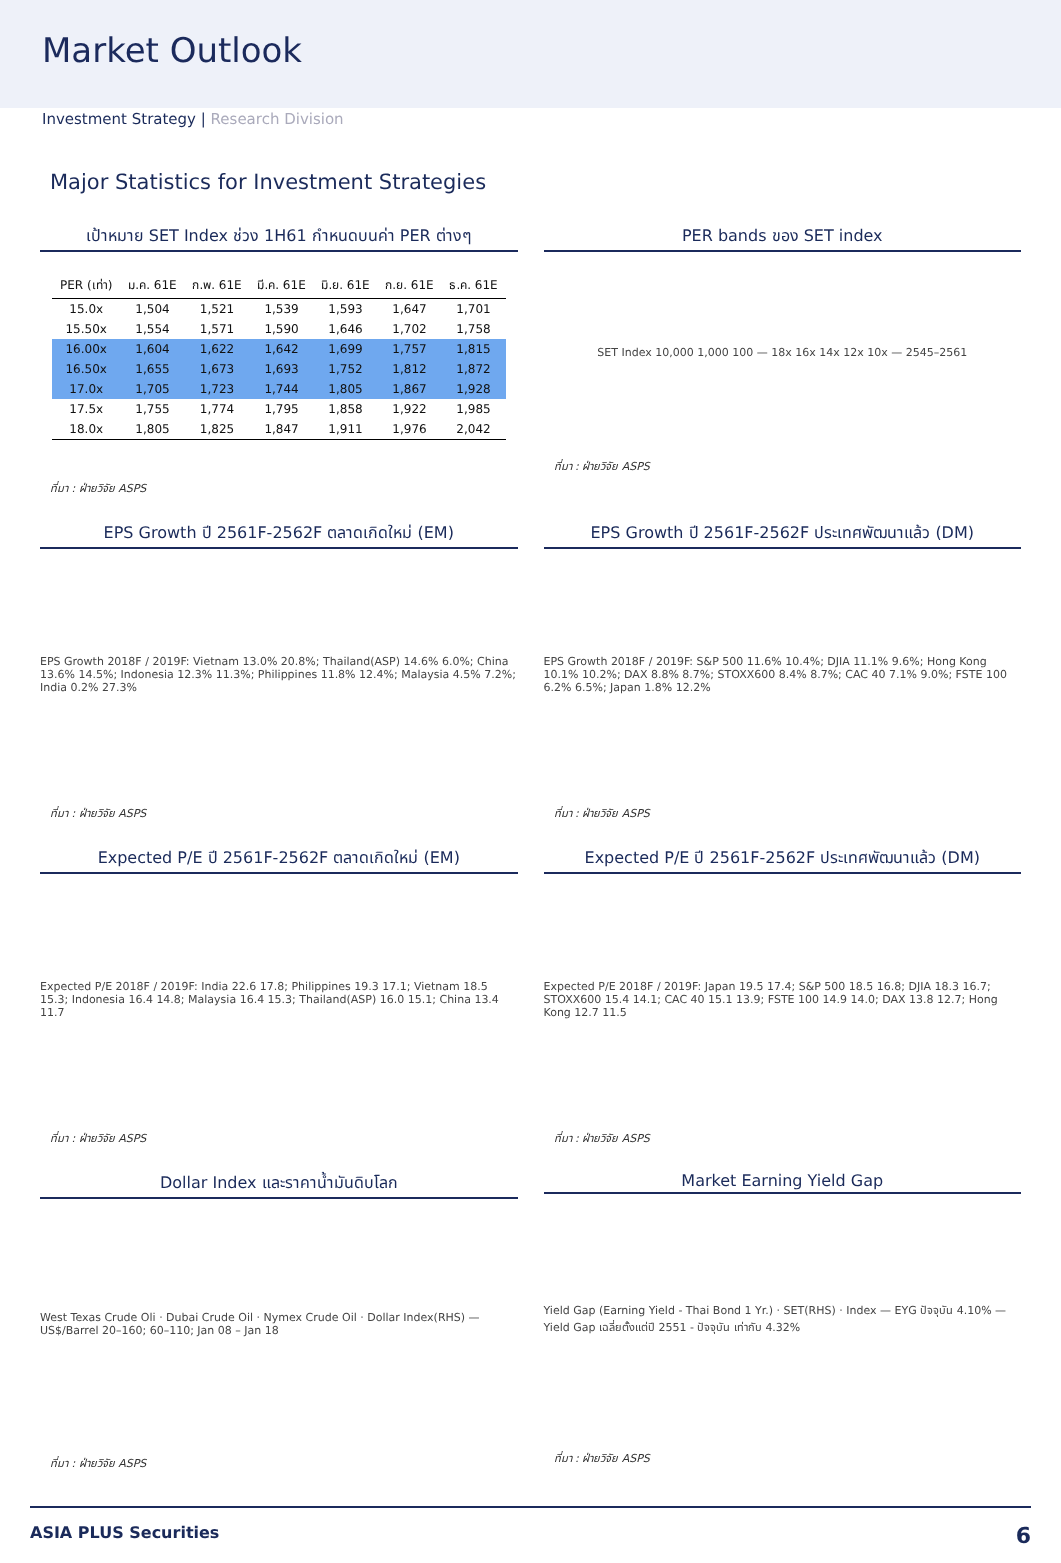Market Outlook
Investment Strategy | Research Division
Major Statistics for Investment Strategies
เป้าหมาย SET Index ช่วง 1H61 กำหนดบนค่า PER ต่างๆ
| PER (เท่า) | ม.ค. 61E | ก.พ. 61E | มี.ค. 61E | มิ.ย. 61E | ก.ย. 61E | ธ.ค. 61E |
| --- | --- | --- | --- | --- | --- | --- |
| 15.0x | 1,504 | 1,521 | 1,539 | 1,593 | 1,647 | 1,701 |
| 15.50x | 1,554 | 1,571 | 1,590 | 1,646 | 1,702 | 1,758 |
| 16.00x | 1,604 | 1,622 | 1,642 | 1,699 | 1,757 | 1,815 |
| 16.50x | 1,655 | 1,673 | 1,693 | 1,752 | 1,812 | 1,872 |
| 17.0x | 1,705 | 1,723 | 1,744 | 1,805 | 1,867 | 1,928 |
| 17.5x | 1,755 | 1,774 | 1,795 | 1,858 | 1,922 | 1,985 |
| 18.0x | 1,805 | 1,825 | 1,847 | 1,911 | 1,976 | 2,042 |
ที่มา : ฝ่ายวิจัย ASPS
PER bands ของ SET index
SET Index 10,000 1,000 100 — 18x 16x 14x 12x 10x — 2545–2561
ที่มา : ฝ่ายวิจัย ASPS
EPS Growth ปี 2561F-2562F ตลาดเกิดใหม่ (EM)
EPS Growth 2018F / 2019F: Vietnam 13.0% 20.8%; Thailand(ASP) 14.6% 6.0%; China 13.6% 14.5%; Indonesia 12.3% 11.3%; Philippines 11.8% 12.4%; Malaysia 4.5% 7.2%; India 0.2% 27.3%
ที่มา : ฝ่ายวิจัย ASPS
EPS Growth ปี 2561F-2562F ประเทศพัฒนาแล้ว (DM)
EPS Growth 2018F / 2019F: S&P 500 11.6% 10.4%; DJIA 11.1% 9.6%; Hong Kong 10.1% 10.2%; DAX 8.8% 8.7%; STOXX600 8.4% 8.7%; CAC 40 7.1% 9.0%; FSTE 100 6.2% 6.5%; Japan 1.8% 12.2%
ที่มา : ฝ่ายวิจัย ASPS
Expected P/E ปี 2561F-2562F ตลาดเกิดใหม่ (EM)
Expected P/E 2018F / 2019F: India 22.6 17.8; Philippines 19.3 17.1; Vietnam 18.5 15.3; Indonesia 16.4 14.8; Malaysia 16.4 15.3; Thailand(ASP) 16.0 15.1; China 13.4 11.7
ที่มา : ฝ่ายวิจัย ASPS
Expected P/E ปี 2561F-2562F ประเทศพัฒนาแล้ว (DM)
Expected P/E 2018F / 2019F: Japan 19.5 17.4; S&P 500 18.5 16.8; DJIA 18.3 16.7; STOXX600 15.4 14.1; CAC 40 15.1 13.9; FSTE 100 14.9 14.0; DAX 13.8 12.7; Hong Kong 12.7 11.5
ที่มา : ฝ่ายวิจัย ASPS
Dollar Index และราคาน้ำมันดิบโลก
West Texas Crude Oli · Dubai Crude Oil · Nymex Crude Oil · Dollar Index(RHS) — US$/Barrel 20–160; 60–110; Jan 08 – Jan 18
ที่มา : ฝ่ายวิจัย ASPS
Market Earning Yield Gap
Yield Gap (Earning Yield - Thai Bond 1 Yr.) · SET(RHS) · Index — EYG ปัจจุบัน 4.10% — Yield Gap เฉลี่ยตั้งแต่ปี 2551 - ปัจจุบัน เท่ากับ 4.32%
ที่มา : ฝ่ายวิจัย ASPS
ASIA PLUS Securities 6